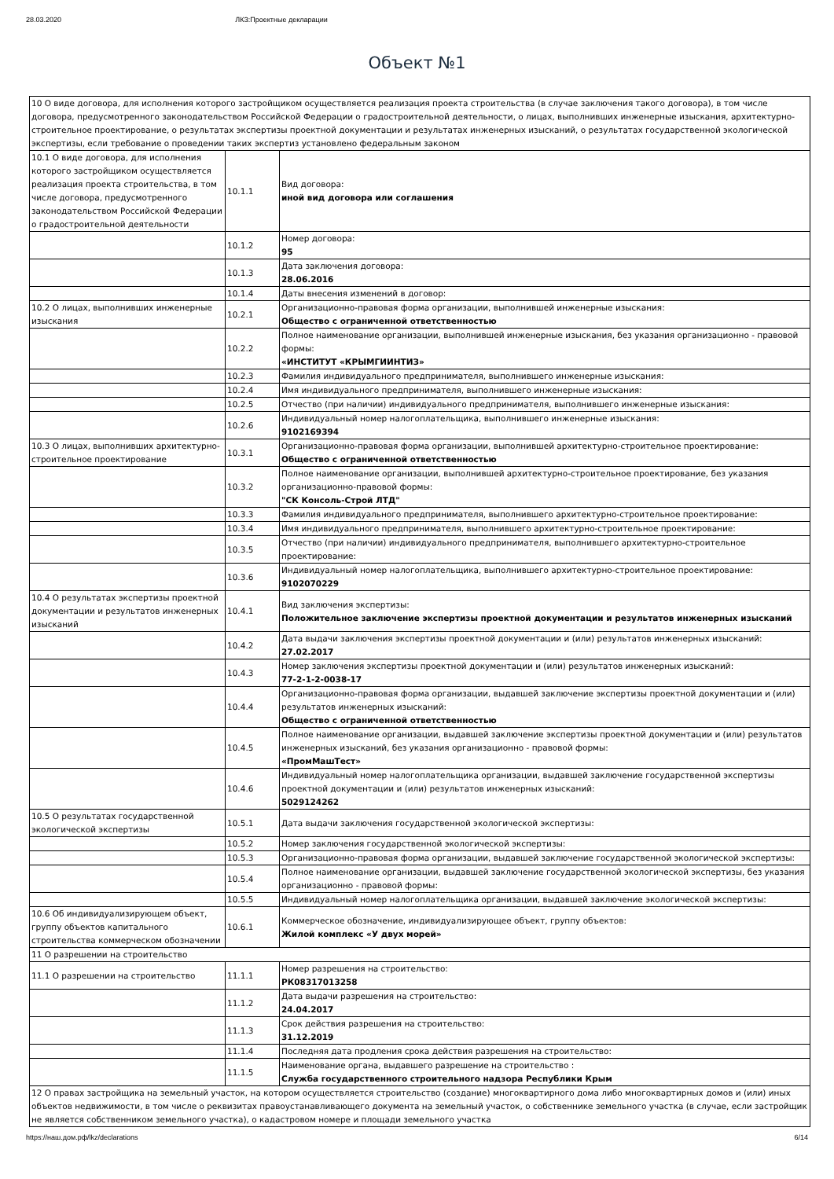28.03.2020 ЛКЗ:Проектные декларации
Объект №1
| 10 О виде договора, для исполнения которого застройщиком осуществляется реализация проекта строительства (в случае заключения такого договора), в том числе договора, предусмотренного законодательством Российской Федерации о градостроительной деятельности, о лицах, выполнивших инженерные изыскания, архитектурно-строительное проектирование, о результатах экспертизы проектной документации и результатах инженерных изысканий, о результатах государственной экологической экспертизы, если требование о проведении таких экспертиз установлено федеральным законом | | |
| 10.1 О виде договора, для исполнения которого застройщиком осуществляется реализация проекта строительства, в том числе договора, предусмотренного законодательством Российской Федерации о градостроительной деятельности | 10.1.1 | Вид договора: иной вид договора или соглашения |
| | 10.1.2 | Номер договора: 95 |
| | 10.1.3 | Дата заключения договора: 28.06.2016 |
| | 10.1.4 | Даты внесения изменений в договор: |
| 10.2 О лицах, выполнивших инженерные изыскания | 10.2.1 | Организационно-правовая форма организации, выполнившей инженерные изыскания: Общество с ограниченной ответственностью |
| | 10.2.2 | Полное наименование организации, выполнившей инженерные изыскания, без указания организационно - правовой формы: «ИНСТИТУТ «КРЫМГИИНТИЗ» |
| | 10.2.3 | Фамилия индивидуального предпринимателя, выполнившего инженерные изыскания: |
| | 10.2.4 | Имя индивидуального предпринимателя, выполнившего инженерные изыскания: |
| | 10.2.5 | Отчество (при наличии) индивидуального предпринимателя, выполнившего инженерные изыскания: |
| | 10.2.6 | Индивидуальный номер налогоплательщика, выполнившего инженерные изыскания: 9102169394 |
| 10.3 О лицах, выполнивших архитектурно-строительное проектирование | 10.3.1 | Организационно-правовая форма организации, выполнившей архитектурно-строительное проектирование: Общество с ограниченной ответственностью |
| | 10.3.2 | Полное наименование организации, выполнившей архитектурно-строительное проектирование, без указания организационно-правовой формы: "СК Консоль-Строй ЛТД" |
| | 10.3.3 | Фамилия индивидуального предпринимателя, выполнившего архитектурно-строительное проектирование: |
| | 10.3.4 | Имя индивидуального предпринимателя, выполнившего архитектурно-строительное проектирование: |
| | 10.3.5 | Отчество (при наличии) индивидуального предпринимателя, выполнившего архитектурно-строительное проектирование: |
| | 10.3.6 | Индивидуальный номер налогоплательщика, выполнившего архитектурно-строительное проектирование: 9102070229 |
| 10.4 О результатах экспертизы проектной документации и результатов инженерных изысканий | 10.4.1 | Вид заключения экспертизы: Положительное заключение экспертизы проектной документации и результатов инженерных изысканий |
| | 10.4.2 | Дата выдачи заключения экспертизы проектной документации и (или) результатов инженерных изысканий: 27.02.2017 |
| | 10.4.3 | Номер заключения экспертизы проектной документации и (или) результатов инженерных изысканий: 77-2-1-2-0038-17 |
| | 10.4.4 | Организационно-правовая форма организации, выдавшей заключение экспертизы проектной документации и (или) результатов инженерных изысканий: Общество с ограниченной ответственностью |
| | 10.4.5 | Полное наименование организации, выдавшей заключение экспертизы проектной документации и (или) результатов инженерных изысканий, без указания организационно - правовой формы: «ПромМашТест» |
| | 10.4.6 | Индивидуальный номер налогоплательщика организации, выдавшей заключение государственной экспертизы проектной документации и (или) результатов инженерных изысканий: 5029124262 |
| 10.5 О результатах государственной экологической экспертизы | 10.5.1 | Дата выдачи заключения государственной экологической экспертизы: |
| | 10.5.2 | Номер заключения государственной экологической экспертизы: |
| | 10.5.3 | Организационно-правовая форма организации, выдавшей заключение государственной экологической экспертизы: |
| | 10.5.4 | Полное наименование организации, выдавшей заключение государственной экологической экспертизы, без указания организационно - правовой формы: |
| | 10.5.5 | Индивидуальный номер налогоплательщика организации, выдавшей заключение экологической экспертизы: |
| 10.6 Об индивидуализирующем объект, группу объектов капитального строительства коммерческом обозначении | 10.6.1 | Коммерческое обозначение, индивидуализирующее объект, группу объектов: Жилой комплекс «У двух морей» |
| 11 О разрешении на строительство | | |
| 11.1 О разрешении на строительство | 11.1.1 | Номер разрешения на строительство: РК08317013258 |
| | 11.1.2 | Дата выдачи разрешения на строительство: 24.04.2017 |
| | 11.1.3 | Срок действия разрешения на строительство: 31.12.2019 |
| | 11.1.4 | Последняя дата продления срока действия разрешения на строительство: |
| | 11.1.5 | Наименование органа, выдавшего разрешение на строительство : Служба государственного строительного надзора Республики Крым |
| 12 О правах застройщика на земельный участок, на котором осуществляется строительство (создание) многоквартирного дома либо многоквартирных домов и (или) иных объектов недвижимости, в том числе о реквизитах правоустанавливающего документа на земельный участок, о собственнике земельного участка (в случае, если застройщик не является собственником земельного участка), о кадастровом номере и площади земельного участка | | |
https://наш.дом.рф/lkz/declarations 6/14